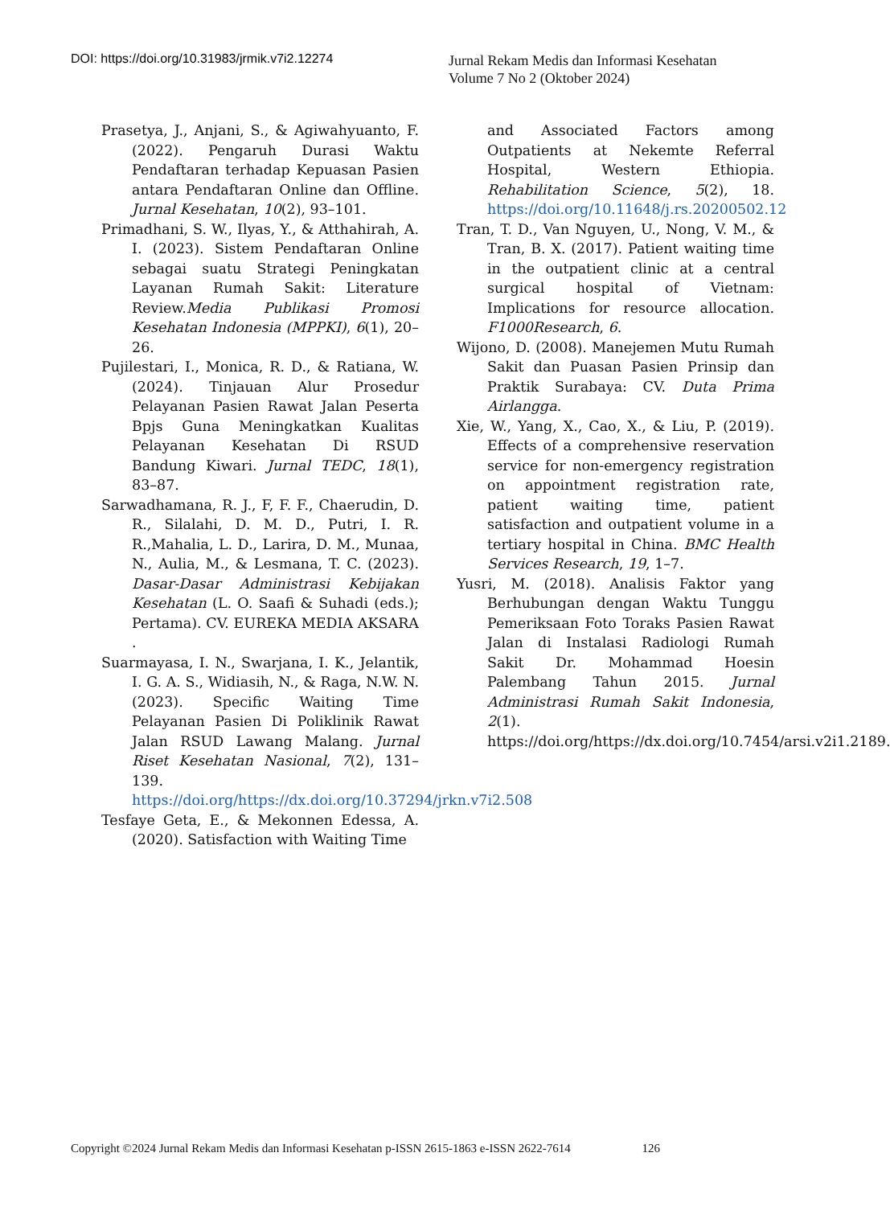DOI: https://doi.org/10.31983/jrmik.v7i2.12274
Jurnal Rekam Medis dan Informasi Kesehatan
Volume 7 No 2 (Oktober 2024)
Prasetya, J., Anjani, S., & Agiwahyuanto, F. (2022). Pengaruh Durasi Waktu Pendaftaran terhadap Kepuasan Pasien antara Pendaftaran Online dan Offline. Jurnal Kesehatan, 10(2), 93–101.
Primadhani, S. W., Ilyas, Y., & Atthahirah, A. I. (2023). Sistem Pendaftaran Online sebagai suatu Strategi Peningkatan Layanan Rumah Sakit: Literature Review.Media Publikasi Promosi Kesehatan Indonesia (MPPKI), 6(1), 20–26.
Pujilestari, I., Monica, R. D., & Ratiana, W. (2024). Tinjauan Alur Prosedur Pelayanan Pasien Rawat Jalan Peserta Bpjs Guna Meningkatkan Kualitas Pelayanan Kesehatan Di RSUD Bandung Kiwari. Jurnal TEDC, 18(1), 83–87.
Sarwadhamana, R. J., F, F. F., Chaerudin, D. R., Silalahi, D. M. D., Putri, I. R. R.,Mahalia, L. D., Larira, D. M., Munaa, N., Aulia, M., & Lesmana, T. C. (2023). Dasar-Dasar Administrasi Kebijakan Kesehatan (L. O. Saafi & Suhadi (eds.); Pertama). CV. EUREKA MEDIA AKSARA .
Suarmayasa, I. N., Swarjana, I. K., Jelantik, I. G. A. S., Widiasih, N., & Raga, N.W. N. (2023). Specific Waiting Time Pelayanan Pasien Di Poliklinik Rawat Jalan RSUD Lawang Malang. Jurnal Riset Kesehatan Nasional, 7(2), 131–139. https://doi.org/https://dx.doi.org/10.37294/jrkn.v7i2.508
Tesfaye Geta, E., & Mekonnen Edessa, A. (2020). Satisfaction with Waiting Time
and Associated Factors among Outpatients at Nekemte Referral Hospital, Western Ethiopia. Rehabilitation Science, 5(2), 18. https://doi.org/10.11648/j.rs.20200502.12
Tran, T. D., Van Nguyen, U., Nong, V. M., & Tran, B. X. (2017). Patient waiting time in the outpatient clinic at a central surgical hospital of Vietnam: Implications for resource allocation. F1000Research, 6.
Wijono, D. (2008). Manejemen Mutu Rumah Sakit dan Puasan Pasien Prinsip dan Praktik Surabaya: CV. Duta Prima Airlangga.
Xie, W., Yang, X., Cao, X., & Liu, P. (2019). Effects of a comprehensive reservation service for non-emergency registration on appointment registration rate, patient waiting time, patient satisfaction and outpatient volume in a tertiary hospital in China. BMC Health Services Research, 19, 1–7.
Yusri, M. (2018). Analisis Faktor yang Berhubungan dengan Waktu Tunggu Pemeriksaan Foto Toraks Pasien Rawat Jalan di Instalasi Radiologi Rumah Sakit Dr. Mohammad Hoesin Palembang Tahun 2015. Jurnal Administrasi Rumah Sakit Indonesia, 2(1). https://doi.org/https://dx.doi.org/10.7454/arsi.v2i1.2189.
Copyright ©2024 Jurnal Rekam Medis dan Informasi Kesehatan p-ISSN 2615-1863 e-ISSN 2622-7614 126